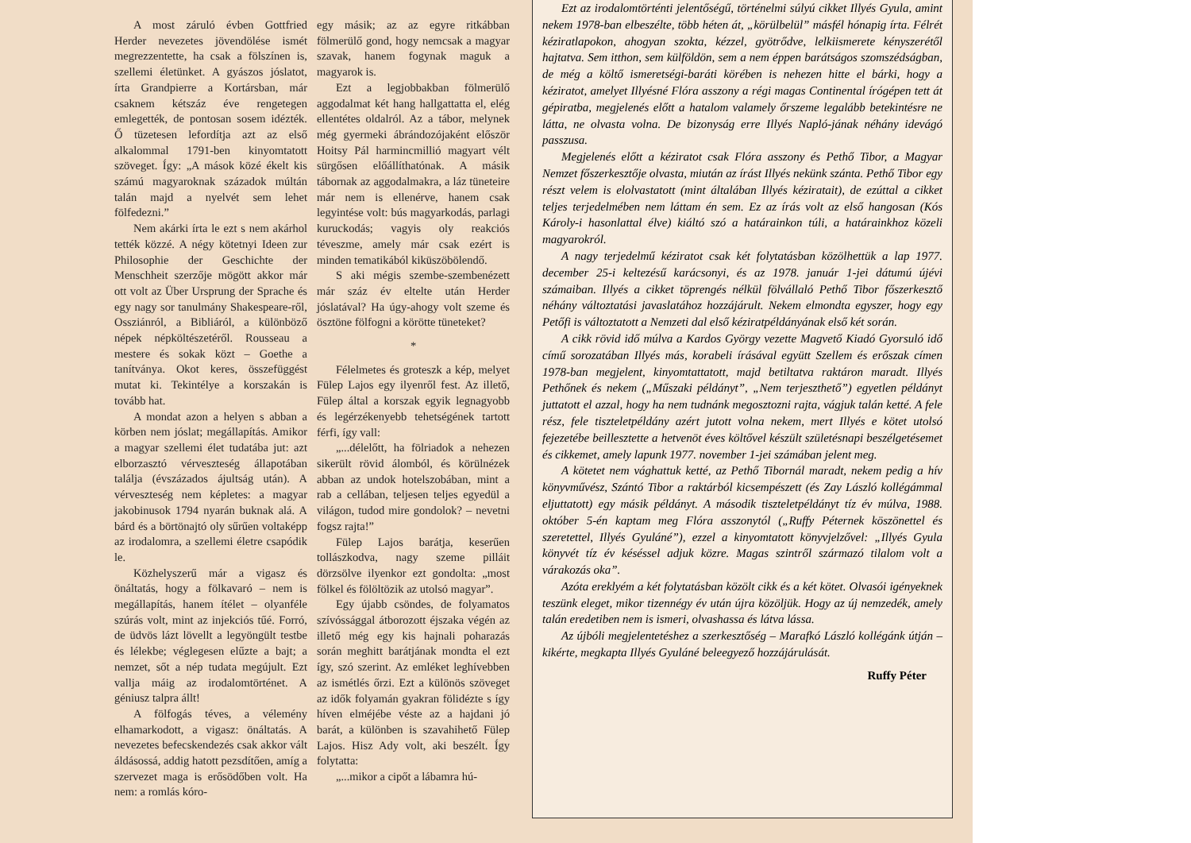A most záruló évben Gottfried Herder nevezetes jövendölése ismét megrezzentette, ha csak a fölszínen is, szellemi életünket. A gyászos jóslatot, írta Grandpierre a Kortársban, már csaknem kétszáz éve rengetegen emlegették, de pontosan sosem idézték. Ő tüzetesen lefordítja azt az első alkalommal 1791-ben kinyomtatott szöveget. Így: „A mások közé ékelt kis számú magyaroknak századok múltán talán majd a nyelvét sem lehet fölfedezni.”
Nem akárki írta le ezt s nem akárhol tették közzé. A négy kötetnyi Ideen zur Philosophie der Geschichte der Menschheit szerzője mögött akkor már ott volt az Über Ursprung der Sprache és egy nagy sor tanulmány Shakespeare-ről, Ossziánról, a Bibliáról, a különböző népek népköltészetéről. Rousseau a mestere és sokak közt – Goethe a tanítványa. Okot keres, összefüggést mutat ki. Tekintélye a korszakán is tovább hat.
A mondat azon a helyen s abban a körben nem jóslat; megállapítás. Amikor a magyar szellemi élet tudatába jut: azt elborzasztó vérveszteség állapotában találja (évszázados ájultság után). A vérveszteség nem képletes: a magyar jakobinusok 1794 nyarán buknak alá. A bárd és a börtönajtó oly sűrűen voltaképp az irodalomra, a szellemi életre csapódik le.
Közhelyszerű már a vigasz és önáltatás, hogy a fölkavaró – nem is megállapítás, hanem ítélet – olyanféle szúrás volt, mint az injekciós tűé. Forró, de üdvös lázt lövellt a legyöngült testbe és lélekbe; véglegesen elűzte a bajt; a nemzet, sőt a nép tudata megújult. Ezt vallja máig az irodalomtörténet. A géniusz talpra állt!
A fölfogás téves, a vélemény elhamarkodott, a vigasz: önáltatás. A nevezetes befecskendezés csak akkor vált áldásossá, addig hatott pezsdítően, amíg a szervezet maga is erősödőben volt. Ha nem: a romlás kóro-
egy másik; az az egyre ritkábban fölmerülő gond, hogy nemcsak a magyar szavak, hanem fogynak maguk a magyarok is.
Ezt a legjobbakban fölmerülő aggodalmat két hang hallgattatta el, elég ellentétes oldalról. Az a tábor, melynek még gyermeki ábrándozójaként először Hoitsy Pál harmincmillió magyart vélt sürgősen előállíthatónak. A másik tábornak az aggodalmakra, a láz tüneteire már nem is ellenérve, hanem csak legyintése volt: bús magyarkodás, parlagi kuruckodás; vagyis oly reakciós téveszme, amely már csak ezért is minden tematikából kiküszöbölendő.
S aki mégis szembe-szembenézett már száz év eltelte után Herder jóslatával? Ha úgy-ahogy volt szeme és ösztöne fölfogni a körötte tüneteket?
*
Félelmetes és groteszk a kép, melyet Fülep Lajos egy ilyenről fest. Az illető, Fülep által a korszak egyik legnagyobb és legérzékenyebb tehetségének tartott férfi, így vall:
„...délelőtt, ha fölriadok a nehezen sikerült rövid álomból, és körülnézek abban az undok hotelszobában, mint a rab a cellában, teljesen teljes egyedül a világon, tudod mire gondolok? – nevetni fogsz rajta!”
Fülep Lajos barátja, keserűen tollászkodva, nagy szeme pilláit dörzsölve ilyenkor ezt gondolta: „most fölkel és fölöltözik az utolsó magyar”.
Egy újabb csöndes, de folyamatos szívóssággal átborozott éjszaka végén az illető még egy kis hajnali poharazás során meghitt barátjának mondta el ezt így, szó szerint. Az emléket leghívebben az ismétlés őrzi. Ezt a különös szöveget az idők folyamán gyakran fölidézte s így híven elméjébe véste az a hajdani jó barát, a különben is szavahihető Fülep Lajos. Hisz Ady volt, aki beszélt. Így folytatta:
„...mikor a cipőt a lábamra hú-
Ezt az irodalomtörténti jelentőségű, történelmi súlyú cikket Illyés Gyula, amint nekem 1978-ban elbeszélte, több héten át, „körülbelül” másfél hónapig írta. Félrét kéziratlapokon, ahogyan szokta, kézzel, gyötrődve, lelkiismerete kényszerétől hajtatva. Sem itthon, sem külföldön, sem a nem éppen barátságos szomszédságban, de még a költő ismeretségi-baráti körében is nehezen hitte el bárki, hogy a kéziratot, amelyet Illyésné Flóra asszony a régi magas Continental írógépen tett át gépiratba, megjelenés előtt a hatalom valamely őrszeme legalább betekintésre ne látta, ne olvasta volna. De bizonyság erre Illyés Napló-jának néhány idevágó passzusa.
Megjelenés előtt a kéziratot csak Flóra asszony és Pethő Tibor, a Magyar Nemzet főszerkesztője olvasta, miután az írást Illyés nekünk szánta. Pethő Tibor egy részt velem is elolvastatott (mint általában Illyés kéziratait), de ezúttal a cikket teljes terjedelmében nem láttam én sem. Ez az írás volt az első hangosan (Kós Károly-i hasonlattal élve) kiáltó szó a határainkon túli, a határainkhoz közeli magyarokról.
A nagy terjedelmű kéziratot csak két folytatásban közölhettük a lap 1977. december 25-i keltezésű karácsonyi, és az 1978. január 1-jei dátumú újévi számaiban. Illyés a cikket töprengés nélkül fölvállaló Pethő Tibor főszerkesztő néhány változtatási javaslatához hozzájárult. Nekem elmondta egyszer, hogy egy Petőfi is változtatott a Nemzeti dal első kéziratpéldányának első két során.
A cikk rövid idő múlva a Kardos György vezette Magvető Kiadó Gyorsuló idő című sorozatában Illyés más, korabeli írásával együtt Szellem és erőszak címen 1978-ban megjelent, kinyomtattatott, majd betiltatva raktáron maradt. Illyés Pethőnek és nekem („Műszaki példányt”, „Nem terjeszthető”) egyetlen példányt juttatott el azzal, hogy ha nem tudnánk megosztozni rajta, vágjuk talán ketté. A fele rész, fele tiszteletpéldány azért jutott volna nekem, mert Illyés e kötet utolsó fejezetébe beillesztette a hetvenöt éves költővel készült születésnapi beszélgetésemet és cikkemet, amely lapunk 1977. november 1-jei számában jelent meg.
A kötetet nem vághattuk ketté, az Pethő Tibornál maradt, nekem pedig a hív könyvművész, Szántó Tibor a raktárból kicsempészett (és Zay László kollégámmal eljuttatott) egy másik példányt. A második tiszteletpéldányt tíz év múlva, 1988. október 5-én kaptam meg Flóra asszonytól („Ruffy Péternek köszönettel és szeretettel, Illyés Gyuláné”), ezzel a kinyomtatott könyvjelzővel: „Illyés Gyula könyvét tíz év késéssel adjuk közre. Magas szintről származó tilalom volt a várakozás oka”.
Azóta ereklyém a két folytatásban közölt cikk és a két kötet. Olvasói igényeknek teszünk eleget, mikor tizennégy év után újra közöljük. Hogy az új nemzedék, amely talán eredetiben nem is ismeri, olvashassa és látva lássa.
Az újbóli megjelentetéshez a szerkesztőség – Marafkó László kollégánk útján – kikérte, megkapta Illyés Gyuláné beleegyező hozzájárulását.
Ruffy Péter